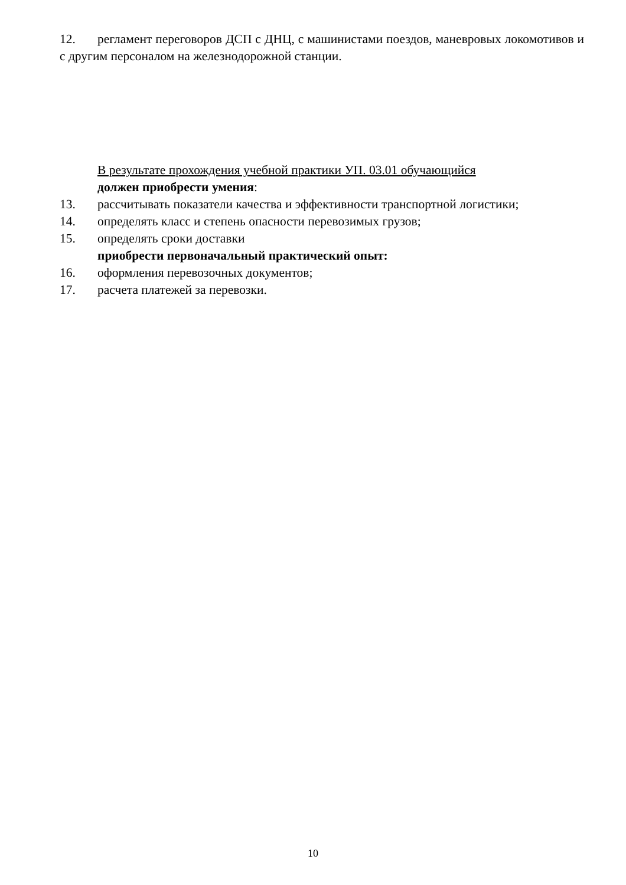12. регламент переговоров ДСП с ДНЦ, с машинистами поездов, маневровых локомотивов и с другим персоналом на железнодорожной станции.
В результате прохождения учебной практики УП. 03.01 обучающийся
должен приобрести умения:
13. рассчитывать показатели качества и эффективности транспортной логистики;
14. определять класс и степень опасности перевозимых грузов;
15. определять сроки доставки
приобрести первоначальный практический опыт:
16. оформления перевозочных документов;
17. расчета платежей за перевозки.
10